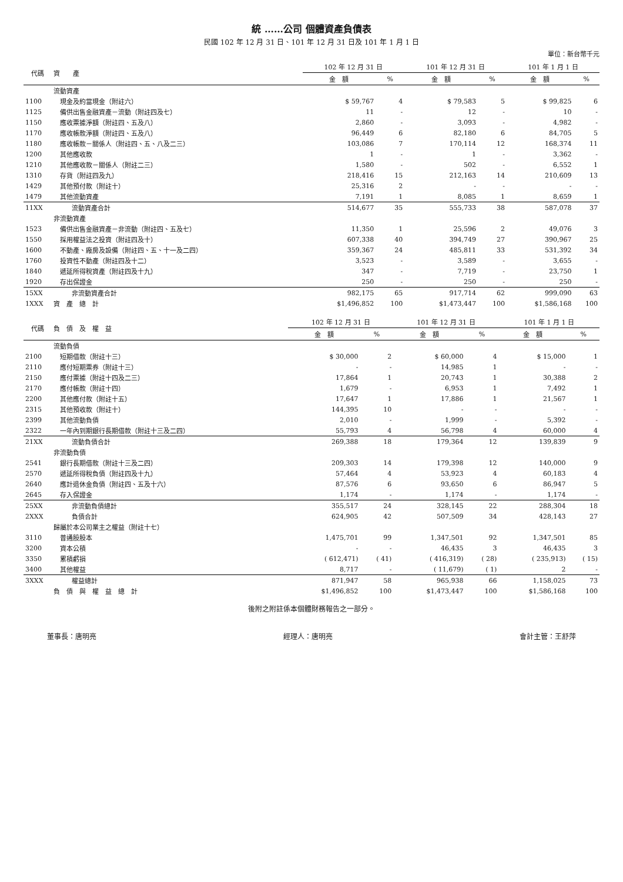統 ……公司 個體資產負債表
民國 102 年 12 月 31 日、101 年 12 月 31 日及 101 年 1 月 1 日
單位：新台幣千元
| 代碼 | 資 產 | 102 年 12 月 31 日 | | 101 年 12 月 31 日 | | 101 年 1 月 1 日 | |
| --- | --- | --- | --- | --- | --- | --- | --- |
| | | 金 額 | % | 金 額 | % | 金 額 | % |
| | 流動資產 | | | | | | |
| 1100 | 現金及約當現金（附註六） | $ 59,767 | 4 | $ 79,583 | 5 | $ 99,825 | 6 |
| 1125 | 備供出售金融資產－流動（附註四及七） | 11 | - | 12 | - | 10 | - |
| 1150 | 應收票據淨額（附註四、五及八） | 2,860 | - | 3,093 | - | 4,982 | - |
| 1170 | 應收帳款淨額（附註四、五及八） | 96,449 | 6 | 82,180 | 6 | 84,705 | 5 |
| 1180 | 應收帳款－關係人（附註四、五、八及二三） | 103,086 | 7 | 170,114 | 12 | 168,374 | 11 |
| 1200 | 其他應收款 | 1 | - | 1 | - | 3,362 | - |
| 1210 | 其他應收款－關係人（附註二三） | 1,580 | - | 502 | - | 6,552 | 1 |
| 1310 | 存貨（附註四及九） | 218,416 | 15 | 212,163 | 14 | 210,609 | 13 |
| 1429 | 其他預付款（附註十） | 25,316 | 2 | - | - | - | - |
| 1479 | 其他流動資產 | 7,191 | 1 | 8,085 | 1 | 8,659 | 1 |
| 11XX | 流動資產合計 | 514,677 | 35 | 555,733 | 38 | 587,078 | 37 |
| | 非流動資產 | | | | | | |
| 1523 | 備供出售金融資產－非流動（附註四、五及七） | 11,350 | 1 | 25,596 | 2 | 49,076 | 3 |
| 1550 | 採用權益法之投資（附註四及十） | 607,338 | 40 | 394,749 | 27 | 390,967 | 25 |
| 1600 | 不動產、廠房及設備（附註四、五、十一及二四） | 359,367 | 24 | 485,811 | 33 | 531,392 | 34 |
| 1760 | 投資性不動產（附註四及十二） | 3,523 | - | 3,589 | - | 3,655 | - |
| 1840 | 遞延所得稅資產（附註四及十九） | 347 | - | 7,719 | - | 23,750 | 1 |
| 1920 | 存出保證金 | 250 | - | 250 | - | 250 | - |
| 15XX | 非流動資產合計 | 982,175 | 65 | 917,714 | 62 | 999,090 | 63 |
| 1XXX | 資 產 總 計 | $1,496,852 | 100 | $1,473,447 | 100 | $1,586,168 | 100 |
| 代碼 | 負 債 及 權 益 | 102 年 12 月 31 日 | | 101 年 12 月 31 日 | | 101 年 1 月 1 日 | |
| --- | --- | --- | --- | --- | --- | --- | --- |
| | | 金 額 | % | 金 額 | % | 金 額 | % |
| | 流動負債 | | | | | | |
| 2100 | 短期借款（附註十三） | $ 30,000 | 2 | $ 60,000 | 4 | $ 15,000 | 1 |
| 2110 | 應付短期票券（附註十三） | - | - | 14,985 | 1 | - | - |
| 2150 | 應付票據（附註十四及二三） | 17,864 | 1 | 20,743 | 1 | 30,388 | 2 |
| 2170 | 應付帳款（附註十四） | 1,679 | - | 6,953 | 1 | 7,492 | 1 |
| 2200 | 其他應付款（附註十五） | 17,647 | 1 | 17,886 | 1 | 21,567 | 1 |
| 2315 | 其他預收款（附註十） | 144,395 | 10 | - | - | - | - |
| 2399 | 其他流動負債 | 2,010 | - | 1,999 | - | 5,392 | - |
| 2322 | 一年內到期銀行長期借款（附註十三及二四） | 55,793 | 4 | 56,798 | 4 | 60,000 | 4 |
| 21XX | 流動負債合計 | 269,388 | 18 | 179,364 | 12 | 139,839 | 9 |
| | 非流動負債 | | | | | | |
| 2541 | 銀行長期借款（附註十三及二四） | 209,303 | 14 | 179,398 | 12 | 140,000 | 9 |
| 2570 | 遞延所得稅負債（附註四及十九） | 57,464 | 4 | 53,923 | 4 | 60,183 | 4 |
| 2640 | 應計退休金負債（附註四、五及十六） | 87,576 | 6 | 93,650 | 6 | 86,947 | 5 |
| 2645 | 存入保證金 | 1,174 | - | 1,174 | - | 1,174 | - |
| 25XX | 非流動負債總計 | 355,517 | 24 | 328,145 | 22 | 288,304 | 18 |
| 2XXX | 負債合計 | 624,905 | 42 | 507,509 | 34 | 428,143 | 27 |
| | 歸屬於本公司業主之權益（附註十七） | | | | | | |
| 3110 | 普通股股本 | 1,475,701 | 99 | 1,347,501 | 92 | 1,347,501 | 85 |
| 3200 | 資本公積 | - | - | 46,435 | 3 | 46,435 | 3 |
| 3350 | 累積虧損 | ( 612,471) | ( 41) | ( 416,319) | ( 28) | ( 235,913) | ( 15) |
| 3400 | 其他權益 | 8,717 | - | ( 11,679) | ( 1) | 2 | - |
| 3XXX | 權益總計 | 871,947 | 58 | 965,938 | 66 | 1,158,025 | 73 |
| | 負 債 與 權 益 總 計 | $1,496,852 | 100 | $1,473,447 | 100 | $1,586,168 | 100 |
後附之附註係本個體財務報告之一部分。
董事長：唐明亮 經理人：唐明亮 會計主管：王舒萍